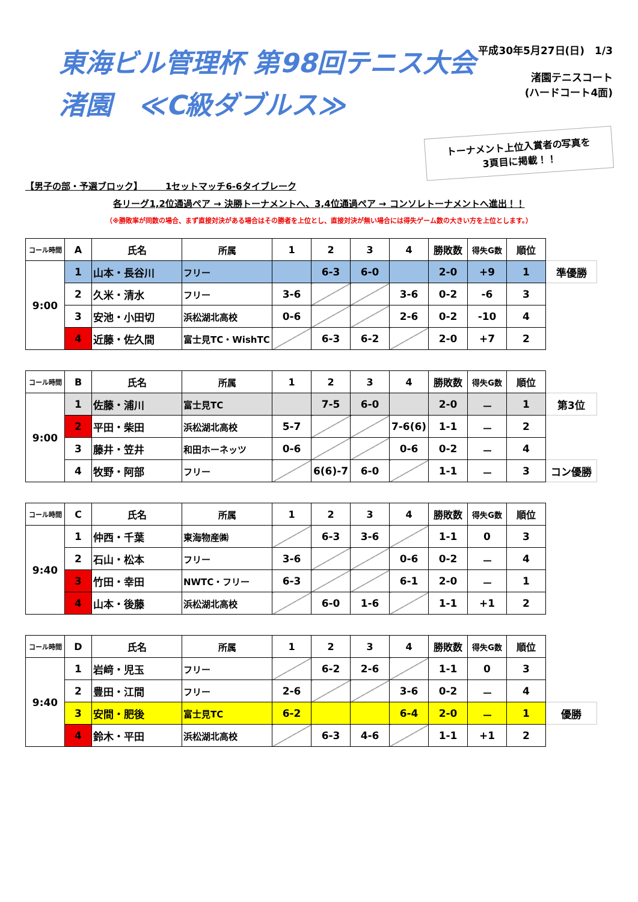東海ビル管理杯 第98回テニス大会
渚園　≪C級ダブルス≫
平成30年5月27日(日)　1/3
渚園テニスコート
(ハードコート4面)
トーナメント上位入賞者の写真を
3頁目に掲載！！
【男子の部・予選ブロック】　　　1セットマッチ6-6タイブレーク
各リーグ1,2位通過ペア → 決勝トーナメントへ、3,4位通過ペア → コンソレトーナメントへ進出！！
（※勝敗率が同数の場合、まず直接対決がある場合はその勝者を上位とし、直接対決が無い場合には得失ゲーム数の大きい方を上位とします。）
| コール時間 | A | 氏名 | 所属 | 1 | 2 | 3 | 4 | 勝敗数 | 得失G数 | 順位 | |
| 9:00 | 1 | 山本・長谷川 | フリー | | 6-3 | 6-0 | | 2-0 | +9 | 1 | 準優勝 |
| | 2 | 久米・清水 | フリー | 3-6 | | | 3-6 | 0-2 | -6 | 3 | |
| | 3 | 安池・小田切 | 浜松湖北高校 | 0-6 | | | 2-6 | 0-2 | -10 | 4 | |
| | 4 | 近藤・佐久間 | 富士見TC・WishTC | | 6-3 | 6-2 | | 2-0 | +7 | 2 | |
| コール時間 | B | 氏名 | 所属 | 1 | 2 | 3 | 4 | 勝敗数 | 得失G数 | 順位 | |
| 9:00 | 1 | 佐藤・浦川 | 富士見TC | | 7-5 | 6-0 | | 2-0 | － | 1 | 第3位 |
| | 2 | 平田・柴田 | 浜松湖北高校 | 5-7 | | | 7-6(6) | 1-1 | － | 2 | |
| | 3 | 藤井・笠井 | 和田ホーネッツ | 0-6 | | | 0-6 | 0-2 | － | 4 | |
| | 4 | 牧野・阿部 | フリー | | 6(6)-7 | 6-0 | | 1-1 | － | 3 | コン優勝 |
| コール時間 | C | 氏名 | 所属 | 1 | 2 | 3 | 4 | 勝敗数 | 得失G数 | 順位 |
| --- | --- | --- | --- | --- | --- | --- | --- | --- | --- | --- |
| 9:40 | 1 | 仲西・千葉 | 東海物産㈱ | | 6-3 | 3-6 | | 1-1 | 0 | 3 |
| | 2 | 石山・松本 | フリー | 3-6 | | | 0-6 | 0-2 | － | 4 |
| | 3 | 竹田・幸田 | NWTC・フリー | 6-3 | | | 6-1 | 2-0 | － | 1 |
| | 4 | 山本・後藤 | 浜松湖北高校 | | 6-0 | 1-6 | | 1-1 | +1 | 2 |
| コール時間 | D | 氏名 | 所属 | 1 | 2 | 3 | 4 | 勝敗数 | 得失G数 | 順位 | |
| 9:40 | 1 | 岩﨑・児玉 | フリー | | 6-2 | 2-6 | | 1-1 | 0 | 3 | |
| | 2 | 豊田・江間 | フリー | 2-6 | | | 3-6 | 0-2 | － | 4 | |
| | 3 | 安間・肥後 | 富士見TC | 6-2 | | | 6-4 | 2-0 | － | 1 | 優勝 |
| | 4 | 鈴木・平田 | 浜松湖北高校 | | 6-3 | 4-6 | | 1-1 | +1 | 2 | |